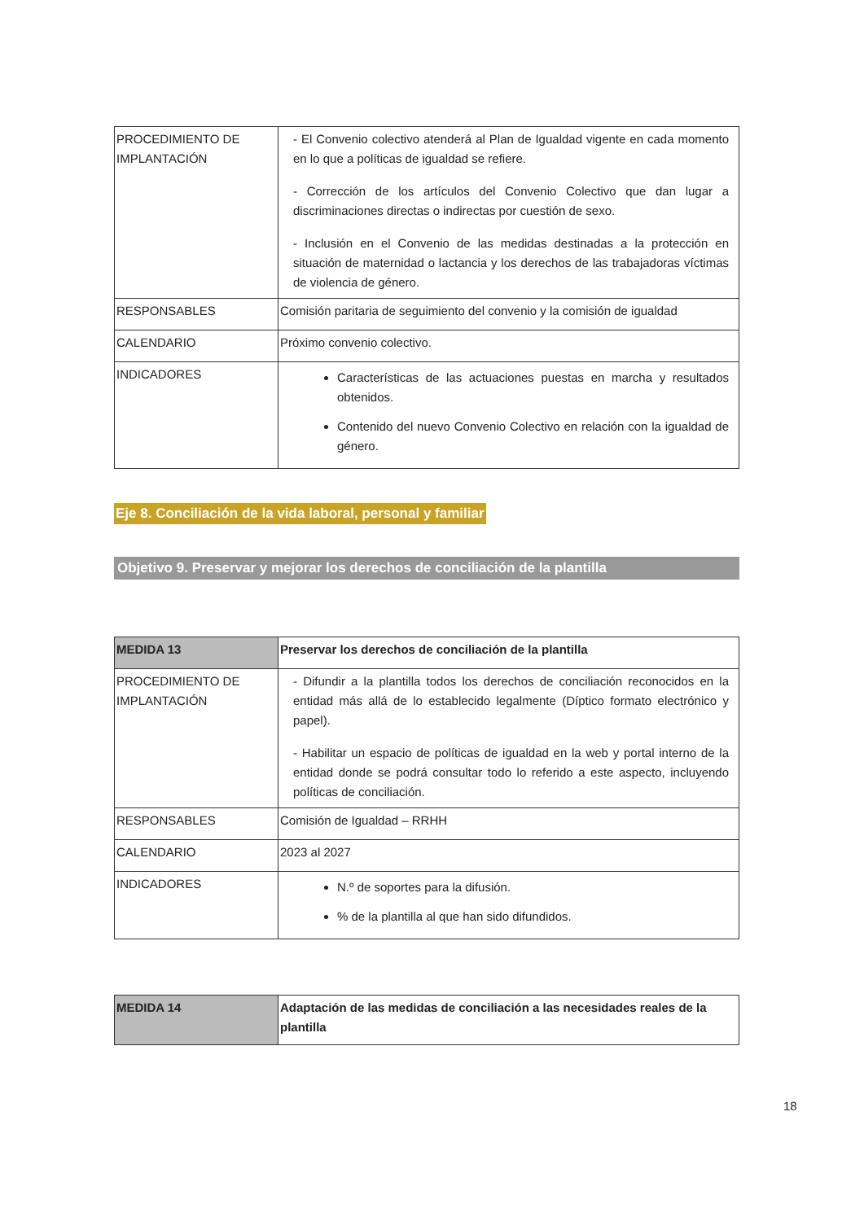| PROCEDIMIENTO DE IMPLANTACIÓN | - El Convenio colectivo atenderá al Plan de Igualdad vigente en cada momento en lo que a políticas de igualdad se refiere. - Corrección de los artículos del Convenio Colectivo que dan lugar a discriminaciones directas o indirectas por cuestión de sexo. - Inclusión en el Convenio de las medidas destinadas a la protección en situación de maternidad o lactancia y los derechos de las trabajadoras víctimas de violencia de género. |
| RESPONSABLES | Comisión paritaria de seguimiento del convenio y la comisión de igualdad |
| CALENDARIO | Próximo convenio colectivo. |
| INDICADORES | Características de las actuaciones puestas en marcha y resultados obtenidos. Contenido del nuevo Convenio Colectivo en relación con la igualdad de género. |
Eje 8. Conciliación de la vida laboral, personal y familiar
Objetivo 9. Preservar y mejorar los derechos de conciliación de la plantilla
| MEDIDA 13 | Preservar los derechos de conciliación de la plantilla |
| PROCEDIMIENTO DE IMPLANTACIÓN | - Difundir a la plantilla todos los derechos de conciliación reconocidos en la entidad más allá de lo establecido legalmente (Díptico formato electrónico y papel). - Habilitar un espacio de políticas de igualdad en la web y portal interno de la entidad donde se podrá consultar todo lo referido a este aspecto, incluyendo políticas de conciliación. |
| RESPONSABLES | Comisión de Igualdad – RRHH |
| CALENDARIO | 2023 al 2027 |
| INDICADORES | N.º de soportes para la difusión. % de la plantilla al que han sido difundidos. |
| MEDIDA 14 | Adaptación de las medidas de conciliación a las necesidades reales de la plantilla |
18